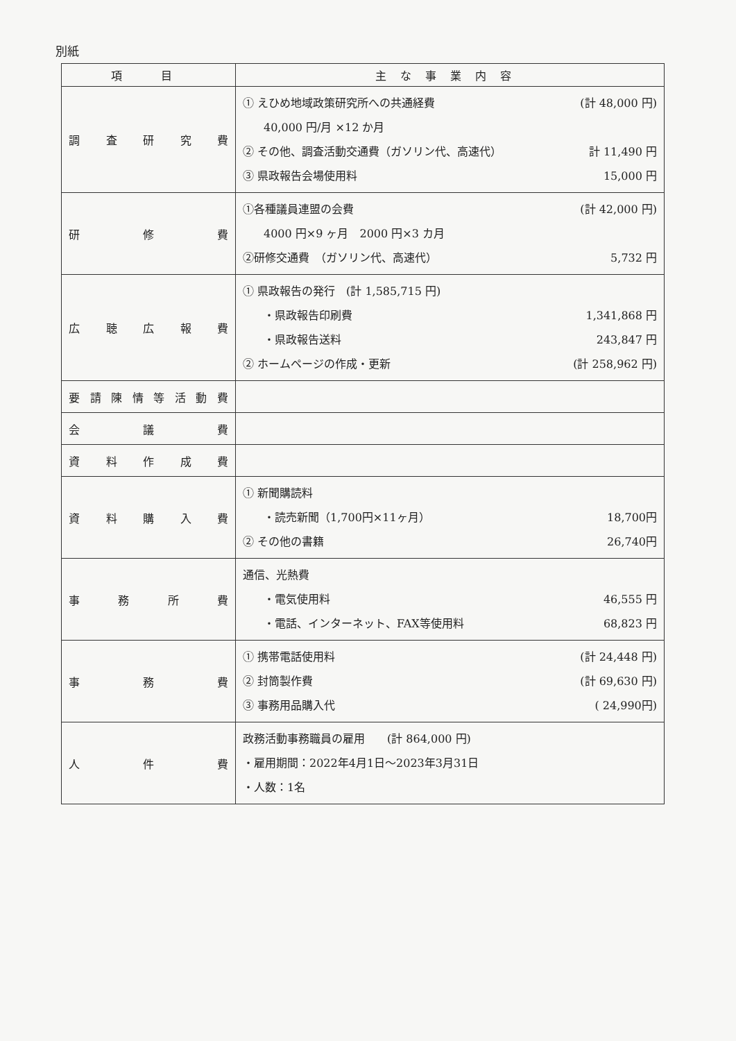別紙
| 項 目 | 主な事業内容 |
| --- | --- |
| 調 査 研 究 費 | ① えひめ地域政策研究所への共通経費 (計 48,000 円) 40,000 円/月 ×12 か月 ② その他、調査活動交通費（ガソリン代、高速代） 計 11,490 円 ③ 県政報告会場使用料 15,000 円 |
| 研 修 費 | ①各種議員連盟の会費 (計 42,000 円) 4000 円×9 ヶ月 2000 円×3 カ月 ②研修交通費 （ガソリン代、高速代） 5,732 円 |
| 広 聴 広 報 費 | ① 県政報告の発行 (計 1,585,715 円) ・県政報告印刷費 1,341,868 円 ・県政報告送料 243,847 円 ② ホームページの作成・更新 (計 258,962 円) |
| 要 請 陳 情 等 活 動 費 | |
| 会 議 費 | |
| 資 料 作 成 費 | |
| 資 料 購 入 費 | ① 新聞購読料 ・読売新聞（1,700円×11ヶ月） 18,700円 ② その他の書籍 26,740円 |
| 事 務 所 費 | 通信、光熱費 ・電気使用料 46,555 円 ・電話、インターネット、FAX等使用料 68,823 円 |
| 事 務 費 | ① 携帯電話使用料 (計 24,448 円) ② 封筒製作費 (計 69,630 円) ③ 事務用品購入代 ( 24,990円) |
| 人 件 費 | 政務活動事務職員の雇用 (計 864,000 円) ・雇用期間：2022年4月1日～2023年3月31日 ・人数：1名 |